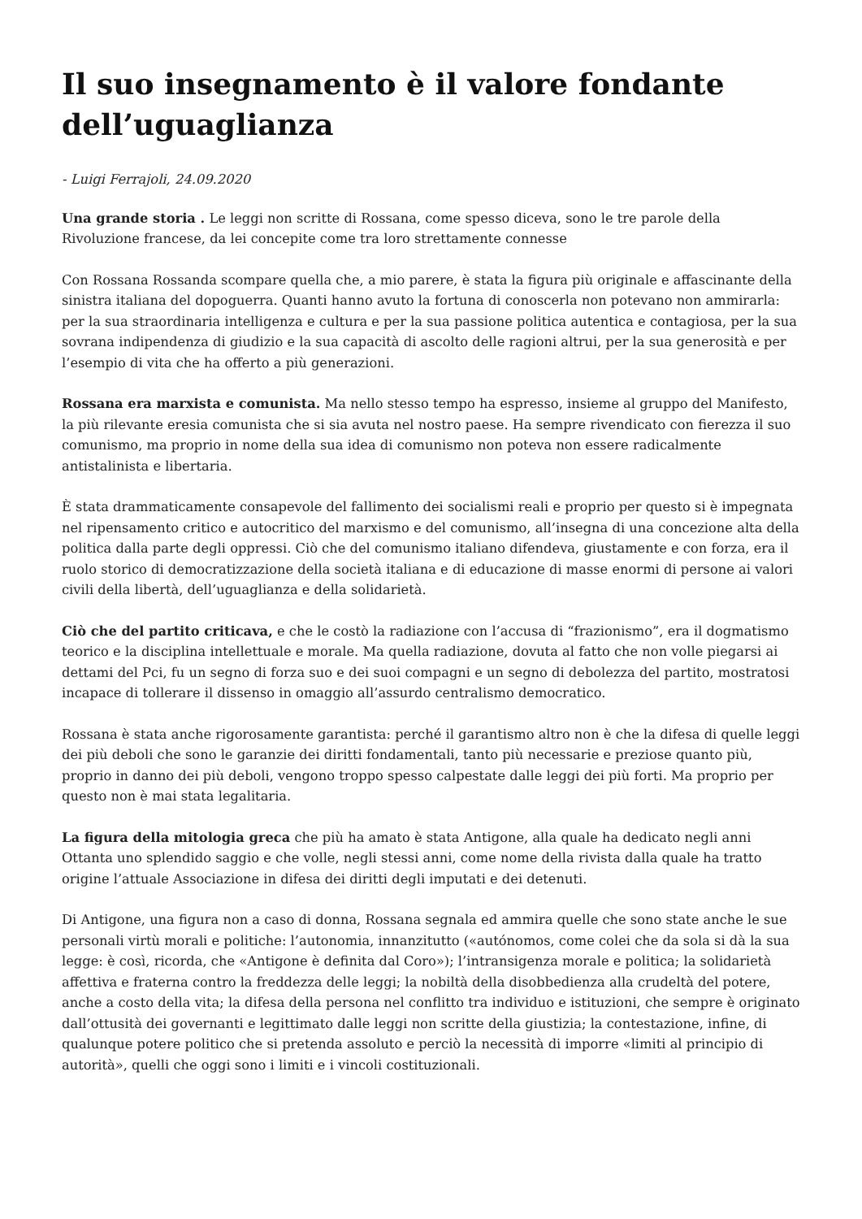Il suo insegnamento è il valore fondante dell’uguaglianza
- Luigi Ferrajoli, 24.09.2020
Una grande storia . Le leggi non scritte di Rossana, come spesso diceva, sono le tre parole della Rivoluzione francese, da lei concepite come tra loro strettamente connesse
Con Rossana Rossanda scompare quella che, a mio parere, è stata la figura più originale e affascinante della sinistra italiana del dopoguerra. Quanti hanno avuto la fortuna di conoscerla non potevano non ammirarla: per la sua straordinaria intelligenza e cultura e per la sua passione politica autentica e contagiosa, per la sua sovrana indipendenza di giudizio e la sua capacità di ascolto delle ragioni altrui, per la sua generosità e per l’esempio di vita che ha offerto a più generazioni.
Rossana era marxista e comunista. Ma nello stesso tempo ha espresso, insieme al gruppo del Manifesto, la più rilevante eresia comunista che si sia avuta nel nostro paese. Ha sempre rivendicato con fierezza il suo comunismo, ma proprio in nome della sua idea di comunismo non poteva non essere radicalmente antistalinista e libertaria.
È stata drammaticamente consapevole del fallimento dei socialismi reali e proprio per questo si è impegnata nel ripensamento critico e autocritico del marxismo e del comunismo, all’insegna di una concezione alta della politica dalla parte degli oppressi. Ciò che del comunismo italiano difendeva, giustamente e con forza, era il ruolo storico di democratizzazione della società italiana e di educazione di masse enormi di persone ai valori civili della libertà, dell’uguaglianza e della solidarietà.
Ciò che del partito criticava, e che le costò la radiazione con l’accusa di “frazionismo”, era il dogmatismo teorico e la disciplina intellettuale e morale. Ma quella radiazione, dovuta al fatto che non volle piegarsi ai dettami del Pci, fu un segno di forza suo e dei suoi compagni e un segno di debolezza del partito, mostratosi incapace di tollerare il dissenso in omaggio all’assurdo centralismo democratico.
Rossana è stata anche rigorosamente garantista: perché il garantismo altro non è che la difesa di quelle leggi dei più deboli che sono le garanzie dei diritti fondamentali, tanto più necessarie e preziose quanto più, proprio in danno dei più deboli, vengono troppo spesso calpestate dalle leggi dei più forti. Ma proprio per questo non è mai stata legalitaria.
La figura della mitologia greca che più ha amato è stata Antigone, alla quale ha dedicato negli anni Ottanta uno splendido saggio e che volle, negli stessi anni, come nome della rivista dalla quale ha tratto origine l’attuale Associazione in difesa dei diritti degli imputati e dei detenuti.
Di Antigone, una figura non a caso di donna, Rossana segnala ed ammira quelle che sono state anche le sue personali virtù morali e politiche: l’autonomia, innanzitutto («autónomos, come colei che da sola si dà la sua legge: è così, ricorda, che «Antigone è definita dal Coro»); l’intransigenza morale e politica; la solidarietà affettiva e fraterna contro la freddezza delle leggi; la nobiltà della disobbedienza alla crudeltà del potere, anche a costo della vita; la difesa della persona nel conflitto tra individuo e istituzioni, che sempre è originato dall’ottusità dei governanti e legittimato dalle leggi non scritte della giustizia; la contestazione, infine, di qualunque potere politico che si pretenda assoluto e perciò la necessità di imporre «limiti al principio di autorità», quelli che oggi sono i limiti e i vincoli costituzionali.